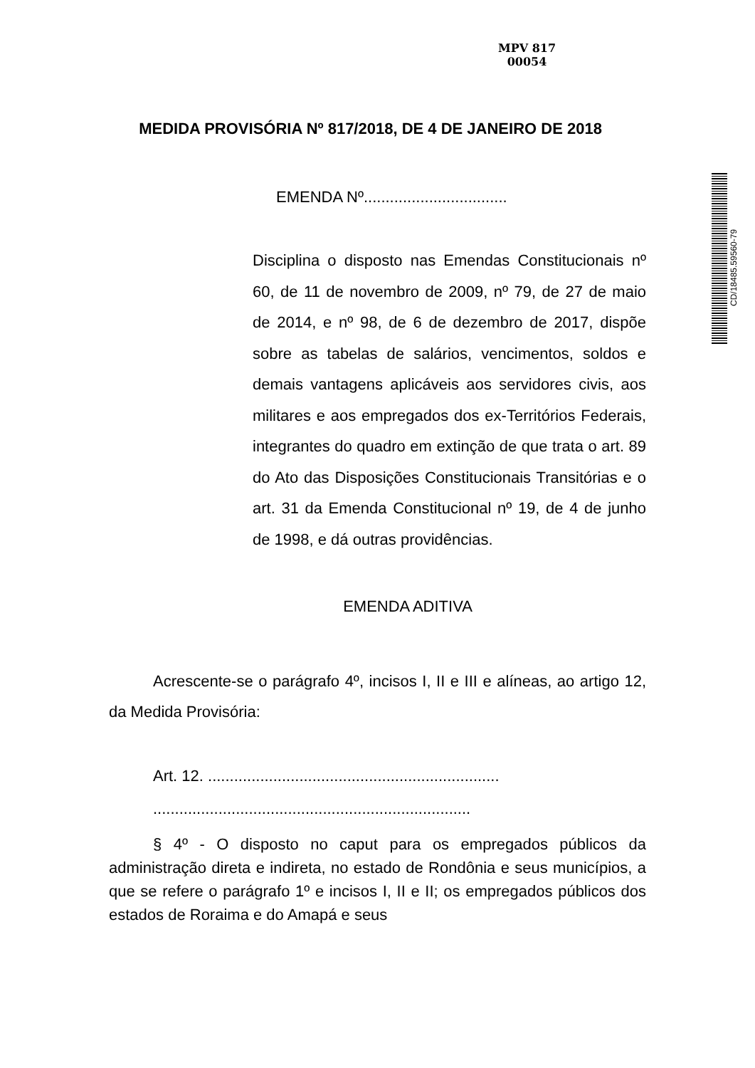MPV 817
00054
CD/18485.59560-79
MEDIDA PROVISÓRIA Nº 817/2018, DE 4 DE JANEIRO DE 2018
EMENDA Nº.................................
Disciplina o disposto nas Emendas Constitucionais nº 60, de 11 de novembro de 2009, nº 79, de 27 de maio de 2014, e nº 98, de 6 de dezembro de 2017, dispõe sobre as tabelas de salários, vencimentos, soldos e demais vantagens aplicáveis aos servidores civis, aos militares e aos empregados dos ex-Territórios Federais, integrantes do quadro em extinção de que trata o art. 89 do Ato das Disposições Constitucionais Transitórias e o art. 31 da Emenda Constitucional nº 19, de 4 de junho de 1998, e dá outras providências.
EMENDA ADITIVA
Acrescente-se o parágrafo 4º, incisos I, II e III e alíneas, ao artigo 12, da Medida Provisória:
Art. 12. ...................................................................
.........................................................................
§ 4º - O disposto no caput para os empregados públicos da administração direta e indireta, no estado de Rondônia e seus municípios, a que se refere o parágrafo 1º e incisos I, II e II; os empregados públicos dos estados de Roraima e do Amapá e seus